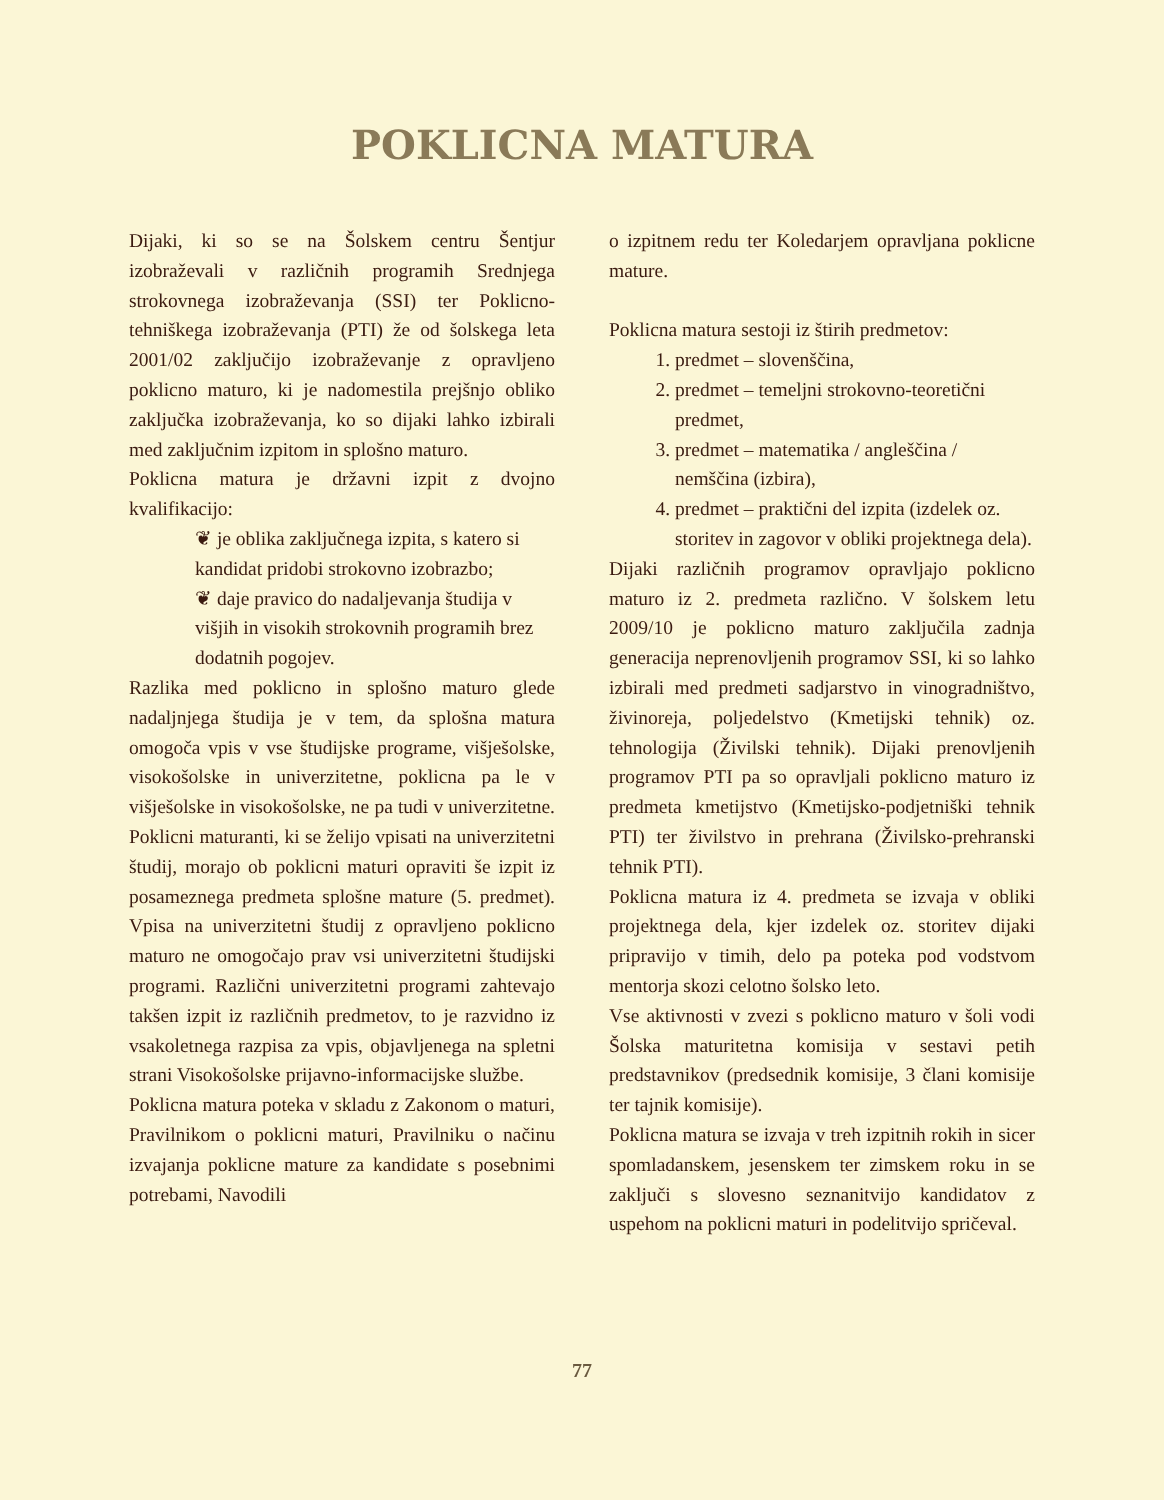POKLICNA MATURA
Dijaki, ki so se na Šolskem centru Šentjur izobraževali v različnih programih Srednjega strokovnega izobraževanja (SSI) ter Poklicno-tehniškega izobraževanja (PTI) že od šolskega leta 2001/02 zaključijo izobraževanje z opravljeno poklicno maturo, ki je nadomestila prejšnjo obliko zaključka izobraževanja, ko so dijaki lahko izbirali med zaključnim izpitom in splošno maturo.
Poklicna matura je državni izpit z dvojno kvalifikacijo:
❦ je oblika zaključnega izpita, s katero si kandidat pridobi strokovno izobrazbo;
❦ daje pravico do nadaljevanja študija v višjih in visokih strokovnih programih brez dodatnih pogojev.
Razlika med poklicno in splošno maturo glede nadaljnjega študija je v tem, da splošna matura omogoča vpis v vse študijske programe, višješolske, visokošolske in univerzitetne, poklicna pa le v višješolske in visokošolske, ne pa tudi v univerzitetne. Poklicni maturanti, ki se želijo vpisati na univerzitetni študij, morajo ob poklicni maturi opraviti še izpit iz posameznega predmeta splošne mature (5. predmet). Vpisa na univerzitetni študij z opravljeno poklicno maturo ne omogočajo prav vsi univerzitetni študijski programi. Različni univerzitetni programi zahtevajo takšen izpit iz različnih predmetov, to je razvidno iz vsakoletnega razpisa za vpis, objavljenega na spletni strani Visokošolske prijavno-informacijske službe.
Poklicna matura poteka v skladu z Zakonom o maturi, Pravilnikom o poklicni maturi, Pravilniku o načinu izvajanja poklicne mature za kandidate s posebnimi potrebami, Navodili
o izpitnem redu ter Koledarjem opravljana poklicne mature.
Poklicna matura sestoji iz štirih predmetov:
1. predmet – slovenščina,
2. predmet – temeljni strokovno-teoretični predmet,
3. predmet – matematika / angleščina / nemščina (izbira),
4. predmet – praktični del izpita (izdelek oz. storitev in zagovor v obliki projektnega dela).
Dijaki različnih programov opravljajo poklicno maturo iz 2. predmeta različno. V šolskem letu 2009/10 je poklicno maturo zaključila zadnja generacija neprenovljenih programov SSI, ki so lahko izbirali med predmeti sadjarstvo in vinogradništvo, živinoreja, poljedelstvo (Kmetijski tehnik) oz. tehnologija (Živilski tehnik). Dijaki prenovljenih programov PTI pa so opravljali poklicno maturo iz predmeta kmetijstvo (Kmetijsko-podjetniški tehnik PTI) ter živilstvo in prehrana (Živilsko-prehranski tehnik PTI).
Poklicna matura iz 4. predmeta se izvaja v obliki projektnega dela, kjer izdelek oz. storitev dijaki pripravijo v timih, delo pa poteka pod vodstvom mentorja skozi celotno šolsko leto.
Vse aktivnosti v zvezi s poklicno maturo v šoli vodi Šolska maturitetna komisija v sestavi petih predstavnikov (predsednik komisije, 3 člani komisije ter tajnik komisije).
Poklicna matura se izvaja v treh izpitnih rokih in sicer spomladanskem, jesenskem ter zimskem roku in se zaključi s slovesno seznanitvijo kandidatov z uspehom na poklicni maturi in podelitvijo spričeval.
77